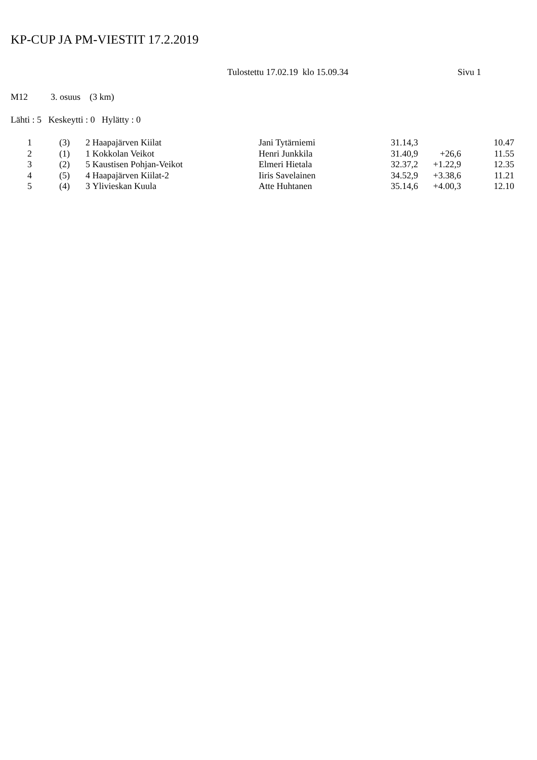KP-CUP JA PM-VIESTIT 17.2.2019
Tulostettu 17.02.19 klo 15.09.34 Sivu 1
M12 3. osuus (3 km)
Lähti : 5 Keskeytti : 0 Hylätty : 0
| 1 | (3) | 2 | Haapajärven Kiilat | Jani Tytärniemi | 31.14,3 | | 10.47 |
| 2 | (1) | 1 | Kokkolan Veikot | Henri Junkkila | 31.40,9 | +26,6 | 11.55 |
| 3 | (2) | 5 | Kaustisen Pohjan-Veikot | Elmeri Hietala | 32.37,2 | +1.22,9 | 12.35 |
| 4 | (5) | 4 | Haapajärven Kiilat-2 | Iiris Savelainen | 34.52,9 | +3.38,6 | 11.21 |
| 5 | (4) | 3 | Ylivieskan Kuula | Atte Huhtanen | 35.14,6 | +4.00,3 | 12.10 |